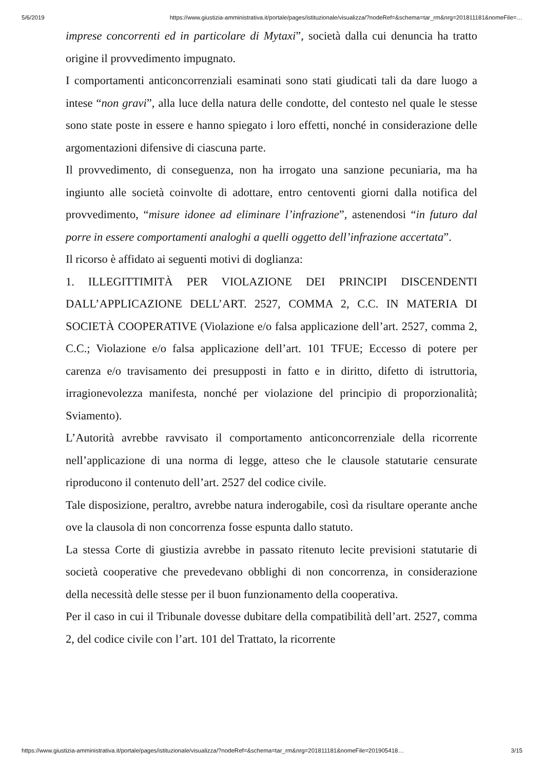5/6/2019 https://www.giustizia-amministrativa.it/portale/pages/istituzionale/visualizza/?nodeRef=&schema=tar_rm&nrg=201811181&nomeFile=…
imprese concorrenti ed in particolare di Mytaxi”, società dalla cui denuncia ha tratto origine il provvedimento impugnato.
I comportamenti anticoncorrenziali esaminati sono stati giudicati tali da dare luogo a intese “non gravi”, alla luce della natura delle condotte, del contesto nel quale le stesse sono state poste in essere e hanno spiegato i loro effetti, nonché in considerazione delle argomentazioni difensive di ciascuna parte.
Il provvedimento, di conseguenza, non ha irrogato una sanzione pecuniaria, ma ha ingiunto alle società coinvolte di adottare, entro centoventi giorni dalla notifica del provvedimento, “misure idonee ad eliminare l’infrazione”, astenendosi “in futuro dal porre in essere comportamenti analoghi a quelli oggetto dell’infrazione accertata”.
Il ricorso è affidato ai seguenti motivi di doglianza:
1. ILLEGITTIMITÀ PER VIOLAZIONE DEI PRINCIPI DISCENDENTI DALL’APPLICAZIONE DELL’ART. 2527, COMMA 2, C.C. IN MATERIA DI SOCIETÀ COOPERATIVE (Violazione e/o falsa applicazione dell’art. 2527, comma 2, C.C.; Violazione e/o falsa applicazione dell’art. 101 TFUE; Eccesso di potere per carenza e/o travisamento dei presupposti in fatto e in diritto, difetto di istruttoria, irragionevolezza manifesta, nonché per violazione del principio di proporzionalità; Sviamento).
L’Autorità avrebbe ravvisato il comportamento anticoncorrenziale della ricorrente nell’applicazione di una norma di legge, atteso che le clausole statutarie censurate riproducono il contenuto dell’art. 2527 del codice civile.
Tale disposizione, peraltro, avrebbe natura inderogabile, così da risultare operante anche ove la clausola di non concorrenza fosse espunta dallo statuto.
La stessa Corte di giustizia avrebbe in passato ritenuto lecite previsioni statutarie di società cooperative che prevedevano obblighi di non concorrenza, in considerazione della necessità delle stesse per il buon funzionamento della cooperativa.
Per il caso in cui il Tribunale dovesse dubitare della compatibilità dell’art. 2527, comma 2, del codice civile con l’art. 101 del Trattato, la ricorrente
https://www.giustizia-amministrativa.it/portale/pages/istituzionale/visualizza/?nodeRef=&schema=tar_rm&nrg=201811181&nomeFile=201905418… 3/15